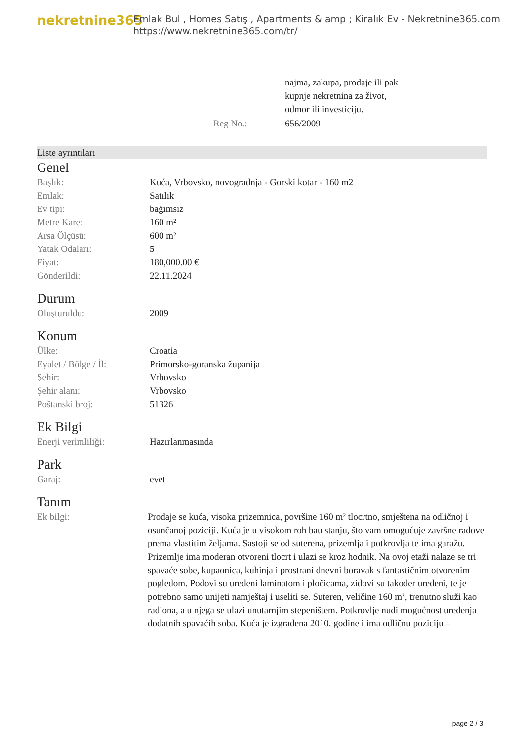nekretnine365
Emlak Bul , Homes Satış , Apartments & amp ; Kiralık Ev - Nekretnine365.com
https://www.nekretnine365.com/tr/
| | najma, zakupa, prodaje ili pak kupnje nekretnina za život, odmor ili investiciju. |
| Reg No.: | 656/2009 |
Liste ayrıntıları
Genel
| Başlık: | Kuća, Vrbovsko, novogradnja - Gorski kotar - 160 m2 |
| Emlak: | Satılık |
| Ev tipi: | bağımsız |
| Metre Kare: | 160 m² |
| Arsa Ölçüsü: | 600 m² |
| Yatak Odaları: | 5 |
| Fiyat: | 180,000.00 € |
| Gönderildi: | 22.11.2024 |
Durum
| Oluşturuldu: | 2009 |
Konum
| Ülke: | Croatia |
| Eyalet / Bölge / İl: | Primorsko-goranska županija |
| Şehir: | Vrbovsko |
| Şehir alanı: | Vrbovsko |
| Poštanski broj: | 51326 |
Ek Bilgi
| Enerji verimliliği: | Hazırlanmasında |
Park
| Garaj: | evet |
Tanım
| Ek bilgi: | Prodaje se kuća, visoka prizemnica, površine 160 m² tlocrtno, smještena na odličnoj i osunčanoj poziciji. Kuća je u visokom roh bau stanju, što vam omogućuje završne radove prema vlastitim željama. Sastoji se od suterena, prizemlja i potkrovlja te ima garažu. Prizemlje ima moderan otvoreni tlocrt i ulazi se kroz hodnik. Na ovoj etaži nalaze se tri spavaće sobe, kupaonica, kuhinja i prostrani dnevni boravak s fantastičnim otvorenim pogledom. Podovi su uređeni laminatom i pločicama, zidovi su također uređeni, te je potrebno samo unijeti namještaj i useliti se. Suteren, veličine 160 m², trenutno služi kao radiona, a u njega se ulazi unutarnjim stepeništem. Potkrovlje nudi mogućnost uređenja dodatnih spavaćih soba. Kuća je izgrađena 2010. godine i ima odličnu poziciju – |
page 2 / 3